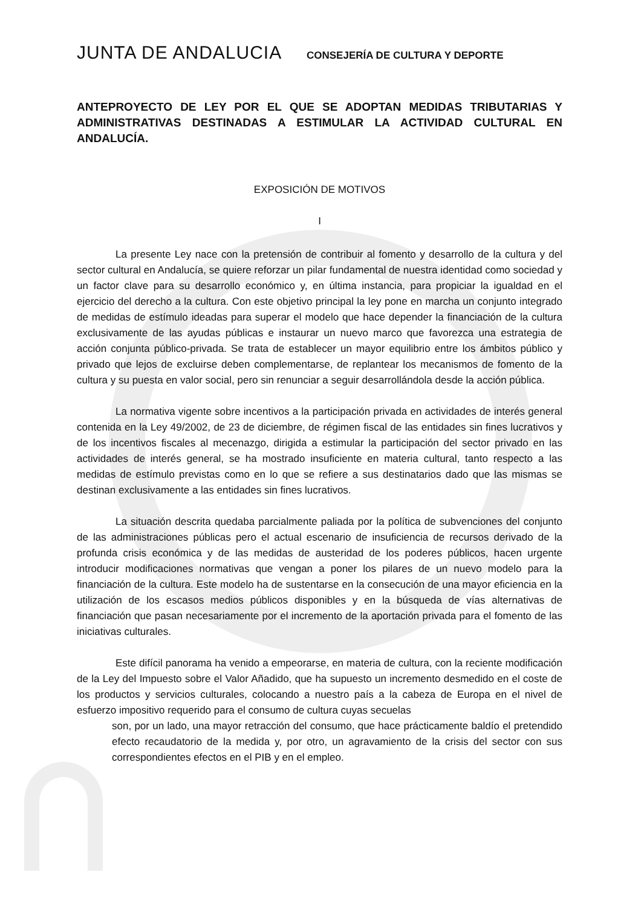JUNTA DE ANDALUCIA
CONSEJERÍA DE CULTURA Y DEPORTE
ANTEPROYECTO DE LEY POR EL QUE SE ADOPTAN MEDIDAS TRIBUTARIAS Y ADMINISTRATIVAS DESTINADAS A ESTIMULAR LA ACTIVIDAD CULTURAL EN ANDALUCÍA.
EXPOSICIÓN DE MOTIVOS
I
La presente Ley nace con la pretensión de contribuir al fomento y desarrollo de la cultura y del sector cultural en Andalucía, se quiere reforzar un pilar fundamental de nuestra identidad como sociedad y un factor clave para su desarrollo económico y, en última instancia, para propiciar la igualdad en el ejercicio del derecho a la cultura. Con este objetivo principal la ley pone en marcha un conjunto integrado de medidas de estímulo ideadas para superar el modelo que hace depender la financiación de la cultura exclusivamente de las ayudas públicas e instaurar un nuevo marco que favorezca una estrategia de acción conjunta público-privada. Se trata de establecer un mayor equilibrio entre los ámbitos público y privado que lejos de excluirse deben complementarse, de replantear los mecanismos de fomento de la cultura y su puesta en valor social, pero sin renunciar a seguir desarrollándola desde la acción pública.
La normativa vigente sobre incentivos a la participación privada en actividades de interés general contenida en la Ley 49/2002, de 23 de diciembre, de régimen fiscal de las entidades sin fines lucrativos y de los incentivos fiscales al mecenazgo, dirigida a estimular la participación del sector privado en las actividades de interés general, se ha mostrado insuficiente en materia cultural, tanto respecto a las medidas de estímulo previstas como en lo que se refiere a sus destinatarios dado que las mismas se destinan exclusivamente a las entidades sin fines lucrativos.
La situación descrita quedaba parcialmente paliada por la política de subvenciones del conjunto de las administraciones públicas pero el actual escenario de insuficiencia de recursos derivado de la profunda crisis económica y de las medidas de austeridad de los poderes públicos, hacen urgente introducir modificaciones normativas que vengan a poner los pilares de un nuevo modelo para la financiación de la cultura. Este modelo ha de sustentarse en la consecución de una mayor eficiencia en la utilización de los escasos medios públicos disponibles y en la búsqueda de vías alternativas de financiación que pasan necesariamente por el incremento de la aportación privada para el fomento de las iniciativas culturales.
Este difícil panorama ha venido a empeorarse, en materia de cultura, con la reciente modificación de la Ley del Impuesto sobre el Valor Añadido, que ha supuesto un incremento desmedido en el coste de los productos y servicios culturales, colocando a nuestro país a la cabeza de Europa en el nivel de esfuerzo impositivo requerido para el consumo de cultura cuyas secuelas
son, por un lado, una mayor retracción del consumo, que hace prácticamente baldío el pretendido efecto recaudatorio de la medida y, por otro, un agravamiento de la crisis del sector con sus correspondientes efectos en el PIB y en el empleo.